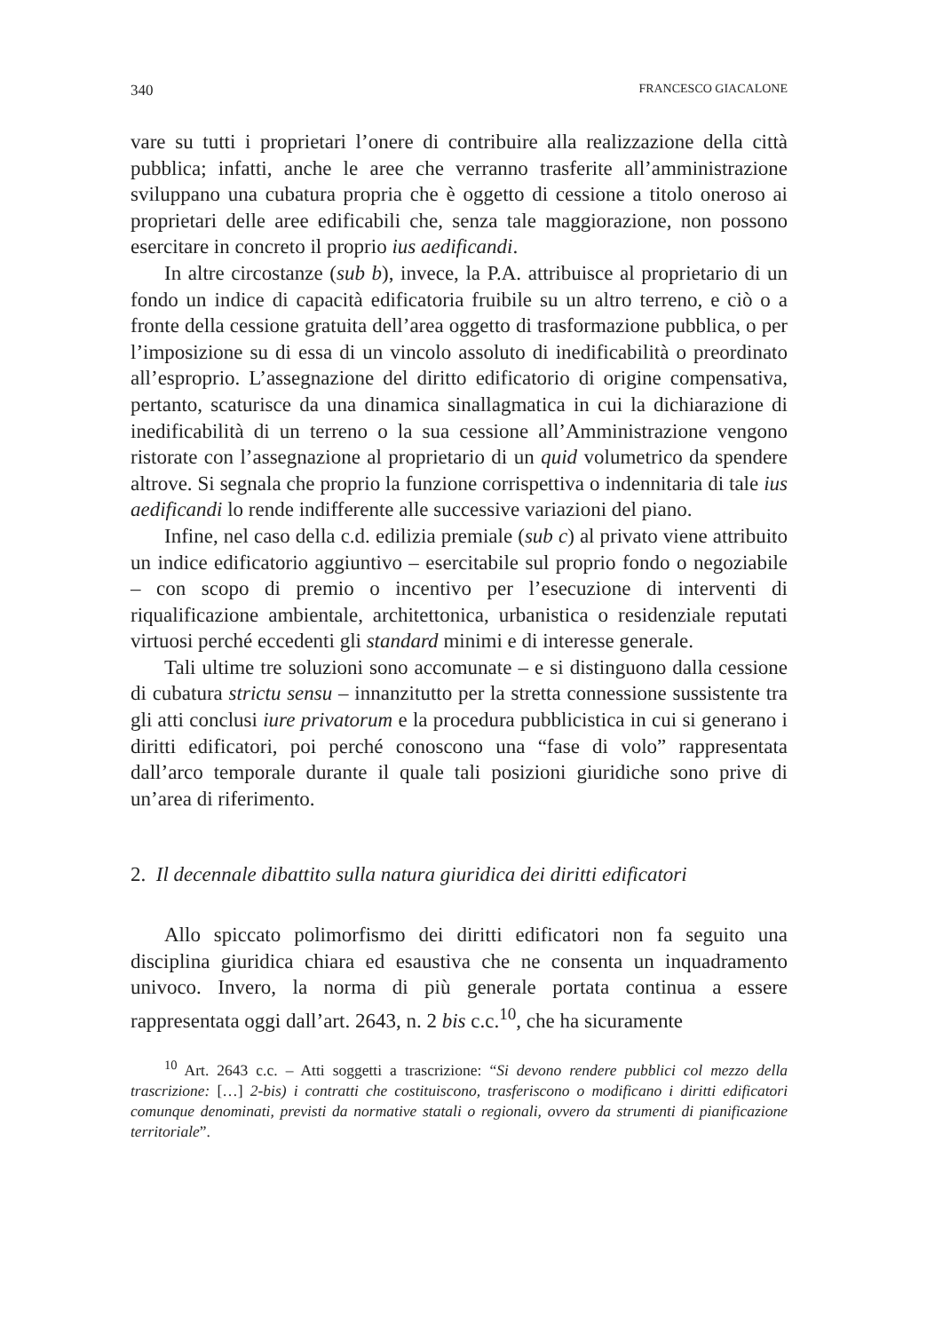340 FRANCESCO GIACALONE
vare su tutti i proprietari l’onere di contribuire alla realizzazione della città pubblica; infatti, anche le aree che verranno trasferite all’amministrazione sviluppano una cubatura propria che è oggetto di cessione a titolo oneroso ai proprietari delle aree edificabili che, senza tale maggiorazione, non possono esercitare in concreto il proprio ius aedificandi.
In altre circostanze (sub b), invece, la P.A. attribuisce al proprietario di un fondo un indice di capacità edificatoria fruibile su un altro terreno, e ciò o a fronte della cessione gratuita dell’area oggetto di trasformazione pubblica, o per l’imposizione su di essa di un vincolo assoluto di inedificabilità o preordinato all’esproprio. L’assegnazione del diritto edificatorio di origine compensativa, pertanto, scaturisce da una dinamica sinallagmatica in cui la dichiarazione di inedificabilità di un terreno o la sua cessione all’Amministrazione vengono ristorate con l’assegnazione al proprietario di un quid volumetrico da spendere altrove. Si segnala che proprio la funzione corrispettiva o indennitaria di tale ius aedificandi lo rende indifferente alle successive variazioni del piano.
Infine, nel caso della c.d. edilizia premiale (sub c) al privato viene attribuito un indice edificatorio aggiuntivo – esercitabile sul proprio fondo o negoziabile – con scopo di premio o incentivo per l’esecuzione di interventi di riqualificazione ambientale, architettonica, urbanistica o residenziale reputati virtuosi perché eccedenti gli standard minimi e di interesse generale.
Tali ultime tre soluzioni sono accomunate – e si distinguono dalla cessione di cubatura strictu sensu – innanzitutto per la stretta connessione sussistente tra gli atti conclusi iure privatorum e la procedura pubblicistica in cui si generano i diritti edificatori, poi perché conoscono una “fase di volo” rappresentata dall’arco temporale durante il quale tali posizioni giuridiche sono prive di un’area di riferimento.
2. Il decennale dibattito sulla natura giuridica dei diritti edificatori
Allo spiccato polimorfismo dei diritti edificatori non fa seguito una disciplina giuridica chiara ed esaustiva che ne consenta un inquadramento univoco. Invero, la norma di più generale portata continua a essere rappresentata oggi dall’art. 2643, n. 2 bis c.c.<sup>10</sup>, che ha sicuramente
<sup>10</sup> Art. 2643 c.c. – Atti soggetti a trascrizione: “Si devono rendere pubblici col mezzo della trascrizione: […] 2-bis) i contratti che costituiscono, trasferiscono o modificano i diritti edificatori comunque denominati, previsti da normative statali o regionali, ovvero da strumenti di pianificazione territoriale”.